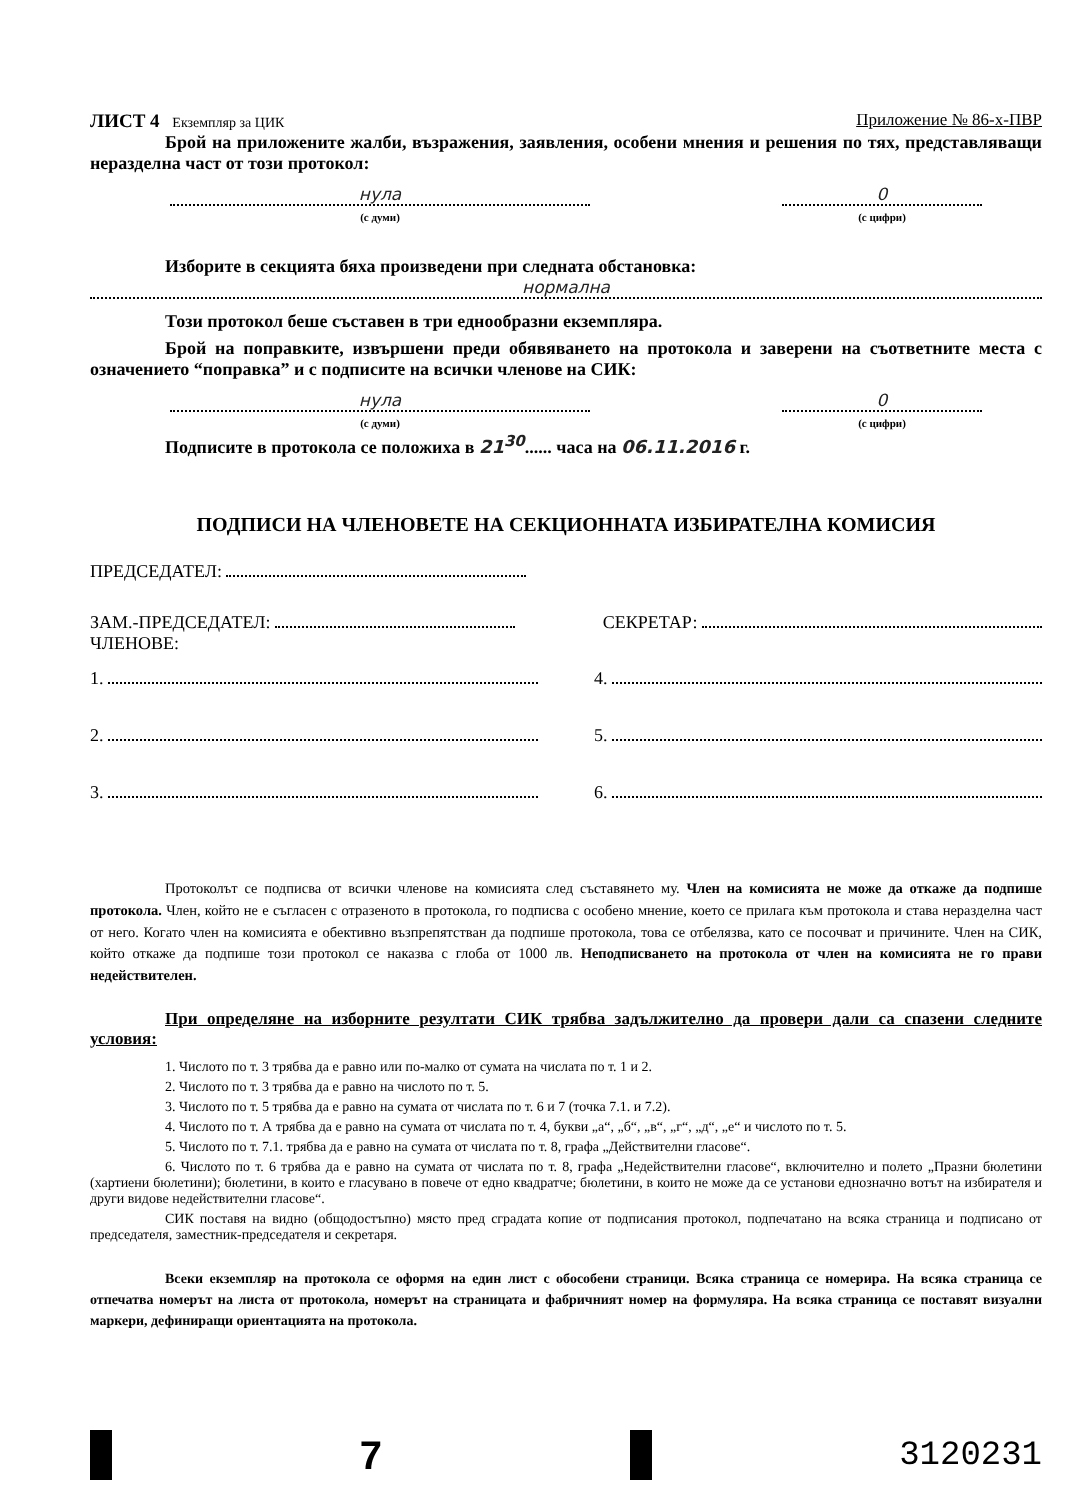ЛИСТ 4 Екземпляр за ЦИК
Приложение № 86-х-ПВР
Брой на приложените жалби, възражения, заявления, особени мнения и решения по тях, представляващи неразделна част от този протокол:
нула
(с думи)
0
(с цифри)
Изборите в секцията бяха произведени при следната обстановка:
нормална
Този протокол беше съставен в три еднообразни екземпляра.
Брой на поправките, извършени преди обявяването на протокола и заверени на съответните места с означението “поправка” и с подписите на всички членове на СИК:
нула
(с думи)
0
(с цифри)
Подписите в протокола се положиха в 21<sup>30</sup>...... часа на 06.11.2016 г.
ПОДПИСИ НА ЧЛЕНОВЕТЕ НА СЕКЦИОННАТА ИЗБИРАТЕЛНА КОМИСИЯ
ПРЕДСЕДАТЕЛ:
ЗАМ.-ПРЕДСЕДАТЕЛ: СЕКРЕТАР:
ЧЛЕНОВЕ:
1. 4.
2. 5.
3. 6.
Протоколът се подписва от всички членове на комисията след съставянето му. Член на комисията не може да откаже да подпише протокола. Член, който не е съгласен с отразеното в протокола, го подписва с особено мнение, което се прилага към протокола и става неразделна част от него. Когато член на комисията е обективно възпрепятстван да подпише протокола, това се отбелязва, като се посочват и причините. Член на СИК, който откаже да подпише този протокол се наказва с глоба от 1000 лв. Неподписването на протокола от член на комисията не го прави недействителен.
При определяне на изборните резултати СИК трябва задължително да провери дали са спазени следните условия:
1. Числото по т. 3 трябва да е равно или по-малко от сумата на числата по т. 1 и 2.
2. Числото по т. 3 трябва да е равно на числото по т. 5.
3. Числото по т. 5 трябва да е равно на сумата от числата по т. 6 и 7 (точка 7.1. и 7.2).
4. Числото по т. А трябва да е равно на сумата от числата по т. 4, букви „а“, „б“, „в“, „г“, „д“, „е“ и числото по т. 5.
5. Числото по т. 7.1. трябва да е равно на сумата от числата по т. 8, графа „Действителни гласове“.
6. Числото по т. 6 трябва да е равно на сумата от числата по т. 8, графа „Недействителни гласове“, включително и полето „Празни бюлетини (хартиени бюлетини); бюлетини, в които е гласувано в повече от едно квадратче; бюлетини, в които не може да се установи еднозначно вотът на избирателя и други видове недействителни гласове“.
СИК поставя на видно (общодостъпно) място пред сградата копие от подписания протокол, подпечатано на всяка страница и подписано от председателя, заместник-председателя и секретаря.
Всеки екземпляр на протокола се оформя на един лист с обособени страници. Всяка страница се номерира. На всяка страница се отпечатва номерът на листа от протокола, номерът на страницата и фабричният номер на формуляра. На всяка страница се поставят визуални маркери, дефиниращи ориентацията на протокола.
7
3120231